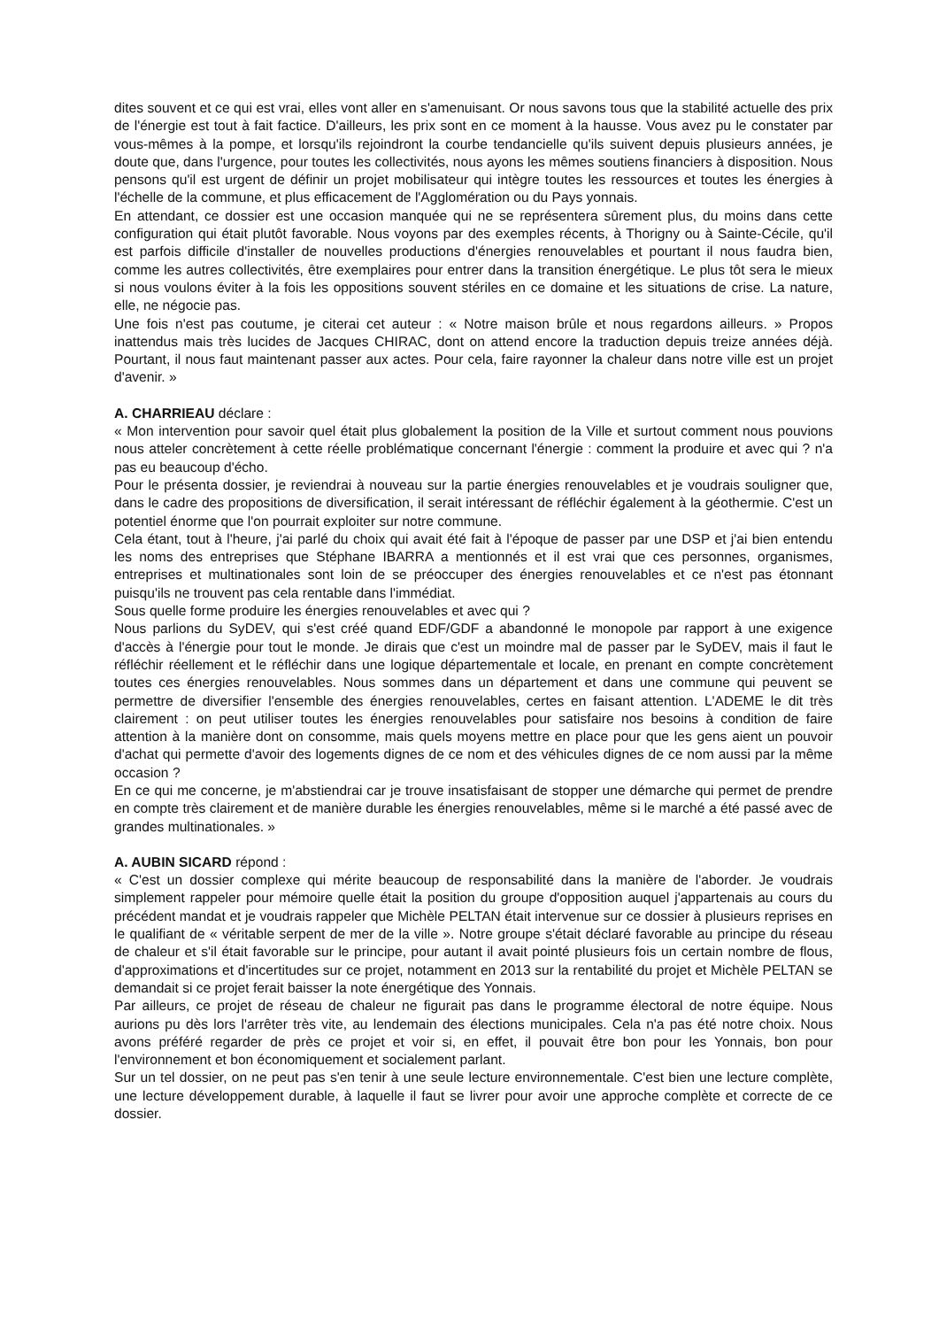dites souvent et ce qui est vrai, elles vont aller en s'amenuisant. Or nous savons tous que la stabilité actuelle des prix de l'énergie est tout à fait factice. D'ailleurs, les prix sont en ce moment à la hausse. Vous avez pu le constater par vous-mêmes à la pompe, et lorsqu'ils rejoindront la courbe tendancielle qu'ils suivent depuis plusieurs années, je doute que, dans l'urgence, pour toutes les collectivités, nous ayons les mêmes soutiens financiers à disposition. Nous pensons qu'il est urgent de définir un projet mobilisateur qui intègre toutes les ressources et toutes les énergies à l'échelle de la commune, et plus efficacement de l'Agglomération ou du Pays yonnais.
En attendant, ce dossier est une occasion manquée qui ne se représentera sûrement plus, du moins dans cette configuration qui était plutôt favorable. Nous voyons par des exemples récents, à Thorigny ou à Sainte-Cécile, qu'il est parfois difficile d'installer de nouvelles productions d'énergies renouvelables et pourtant il nous faudra bien, comme les autres collectivités, être exemplaires pour entrer dans la transition énergétique. Le plus tôt sera le mieux si nous voulons éviter à la fois les oppositions souvent stériles en ce domaine et les situations de crise. La nature, elle, ne négocie pas.
Une fois n'est pas coutume, je citerai cet auteur : « Notre maison brûle et nous regardons ailleurs. » Propos inattendus mais très lucides de Jacques CHIRAC, dont on attend encore la traduction depuis treize années déjà. Pourtant, il nous faut maintenant passer aux actes. Pour cela, faire rayonner la chaleur dans notre ville est un projet d'avenir. »
A. CHARRIEAU déclare :
« Mon intervention pour savoir quel était plus globalement la position de la Ville et surtout comment nous pouvions nous atteler concrètement à cette réelle problématique concernant l'énergie : comment la produire et avec qui ? n'a pas eu beaucoup d'écho.
Pour le présenta dossier, je reviendrai à nouveau sur la partie énergies renouvelables et je voudrais souligner que, dans le cadre des propositions de diversification, il serait intéressant de réfléchir également à la géothermie. C'est un potentiel énorme que l'on pourrait exploiter sur notre commune.
Cela étant, tout à l'heure, j'ai parlé du choix qui avait été fait à l'époque de passer par une DSP et j'ai bien entendu les noms des entreprises que Stéphane IBARRA a mentionnés et il est vrai que ces personnes, organismes, entreprises et multinationales sont loin de se préoccuper des énergies renouvelables et ce n'est pas étonnant puisqu'ils ne trouvent pas cela rentable dans l'immédiat.
Sous quelle forme produire les énergies renouvelables et avec qui ?
Nous parlions du SyDEV, qui s'est créé quand EDF/GDF a abandonné le monopole par rapport à une exigence d'accès à l'énergie pour tout le monde. Je dirais que c'est un moindre mal de passer par le SyDEV, mais il faut le réfléchir réellement et le réfléchir dans une logique départementale et locale, en prenant en compte concrètement toutes ces énergies renouvelables. Nous sommes dans un département et dans une commune qui peuvent se permettre de diversifier l'ensemble des énergies renouvelables, certes en faisant attention. L'ADEME le dit très clairement : on peut utiliser toutes les énergies renouvelables pour satisfaire nos besoins à condition de faire attention à la manière dont on consomme, mais quels moyens mettre en place pour que les gens aient un pouvoir d'achat qui permette d'avoir des logements dignes de ce nom et des véhicules dignes de ce nom aussi par la même occasion ?
En ce qui me concerne, je m'abstiendrai car je trouve insatisfaisant de stopper une démarche qui permet de prendre en compte très clairement et de manière durable les énergies renouvelables, même si le marché a été passé avec de grandes multinationales. »
A. AUBIN SICARD répond :
« C'est un dossier complexe qui mérite beaucoup de responsabilité dans la manière de l'aborder. Je voudrais simplement rappeler pour mémoire quelle était la position du groupe d'opposition auquel j'appartenais au cours du précédent mandat et je voudrais rappeler que Michèle PELTAN était intervenue sur ce dossier à plusieurs reprises en le qualifiant de « véritable serpent de mer de la ville ». Notre groupe s'était déclaré favorable au principe du réseau de chaleur et s'il était favorable sur le principe, pour autant il avait pointé plusieurs fois un certain nombre de flous, d'approximations et d'incertitudes sur ce projet, notamment en 2013 sur la rentabilité du projet et Michèle PELTAN se demandait si ce projet ferait baisser la note énergétique des Yonnais.
Par ailleurs, ce projet de réseau de chaleur ne figurait pas dans le programme électoral de notre équipe. Nous aurions pu dès lors l'arrêter très vite, au lendemain des élections municipales. Cela n'a pas été notre choix. Nous avons préféré regarder de près ce projet et voir si, en effet, il pouvait être bon pour les Yonnais, bon pour l'environnement et bon économiquement et socialement parlant.
Sur un tel dossier, on ne peut pas s'en tenir à une seule lecture environnementale. C'est bien une lecture complète, une lecture développement durable, à laquelle il faut se livrer pour avoir une approche complète et correcte de ce dossier.